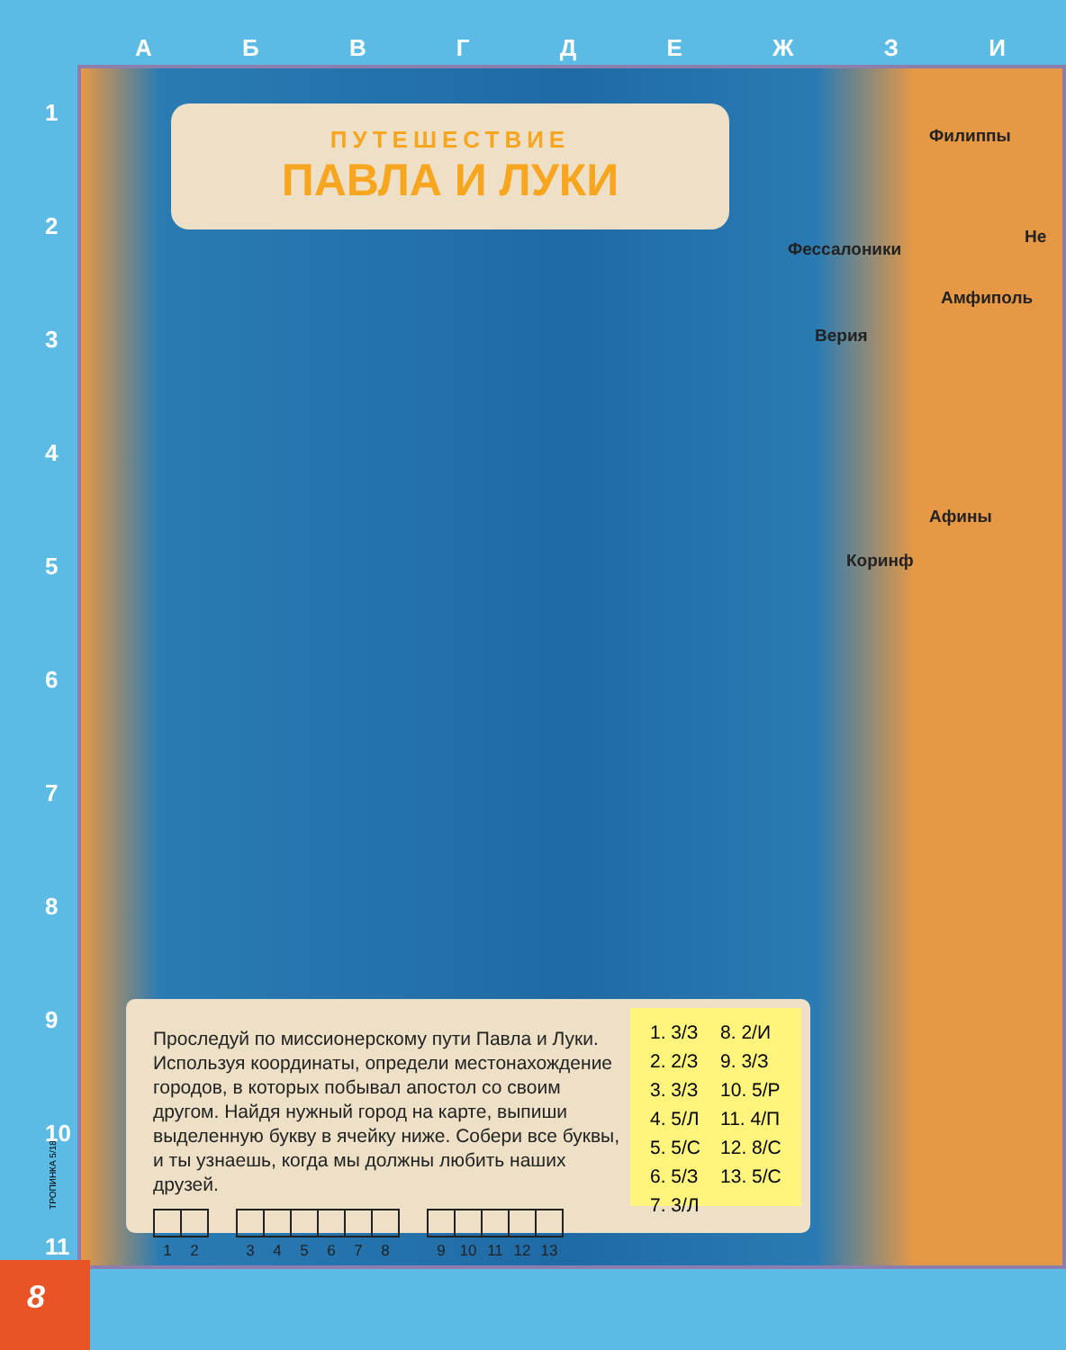АБВГДЕЖЗИ
1
2
3
4
5
6
7
8
9
10
11
ПУТЕШЕСТВИЕ
ПАВЛА И ЛУКИ
Филиппы
Не
Фессалоники
Амфиполь
Верия
Афины
Коринф
Проследуй по миссионерскому пути Павла и Луки. Используя координаты, определи местонахождение городов, в которых побывал апостол со своим другом. Найдя нужный город на карте, выпиши выделенную букву в ячейку ниже. Собери все буквы, и ты узнаешь, когда мы должны любить наших друзей.
| 1 | 2 |
| --- | --- |
| 3 | 4 | 5 | 6 | 7 | 8 |
| --- | --- | --- | --- | --- | --- |
| 9 | 10 | 11 | 12 | 13 |
| --- | --- | --- | --- | --- |
| 1. 3/З | 8. 2/И |
| 2. 2/З | 9. 3/З |
| 3. 3/З | 10. 5/Р |
| 4. 5/Л | 11. 4/П |
| 5. 5/С | 12. 8/С |
| 6. 5/З | 13. 5/С |
| 7. 3/Л | |
ТРОПИНКА 5/18
8